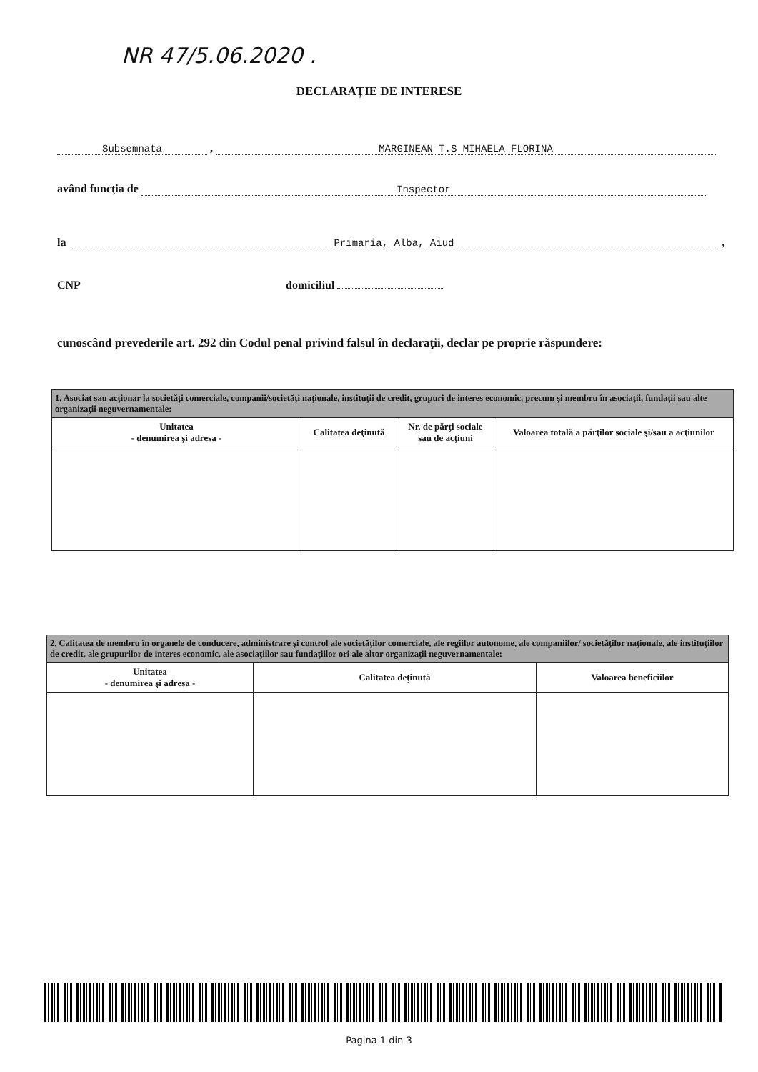NR 47/5.06.2020 .
DECLARAŢIE DE INTERESE
Subsemnata , MARGINEAN T.S MIHAELA FLORINA
având funcţia de Inspector
la Primaria, Alba, Aiud ,
CNP domiciliul
cunoscând prevederile art. 292 din Codul penal privind falsul în declaraţii, declar pe proprie răspundere:
| 1. Asociat sau acţionar la societăţi comerciale, companii/societăţi naţionale, instituţii de credit, grupuri de interes economic, precum şi membru în asociaţii, fundaţii sau alte organizaţii neguvernamentale: | | | |
| Unitatea - denumirea şi adresa - | Calitatea deţinută | Nr. de părţi sociale sau de acţiuni | Valoarea totală a părţilor sociale şi/sau a acţiunilor |
| 2. Calitatea de membru în organele de conducere, administrare şi control ale societăţilor comerciale, ale regiilor autonome, ale companiilor/ societăţilor naţionale, ale instituţiilor de credit, ale grupurilor de interes economic, ale asociaţiilor sau fundaţiilor ori ale altor organizaţii neguvernamentale: | | |
| Unitatea - denumirea şi adresa - | Calitatea deţinută | Valoarea beneficiilor |
Pagina 1 din 3